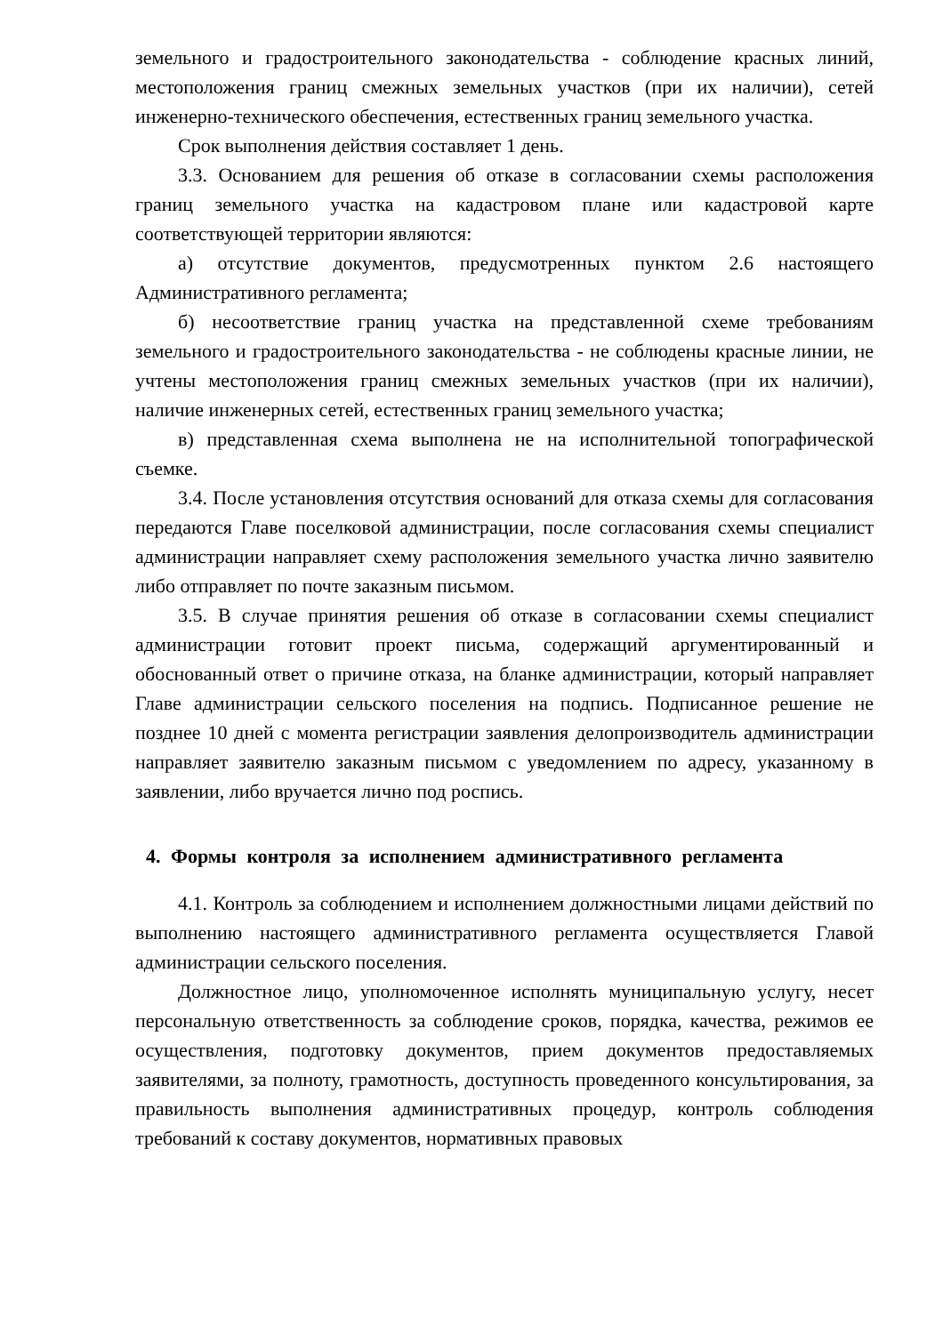земельного и градостроительного законодательства - соблюдение красных линий, местоположения границ смежных земельных участков (при их наличии), сетей инженерно-технического обеспечения, естественных границ земельного участка.
Срок выполнения действия составляет 1 день.
3.3. Основанием для решения об отказе в согласовании схемы расположения границ земельного участка на кадастровом плане или кадастровой карте соответствующей территории являются:
а) отсутствие документов, предусмотренных пунктом 2.6 настоящего Административного регламента;
б) несоответствие границ участка на представленной схеме требованиям земельного и градостроительного законодательства - не соблюдены красные линии, не учтены местоположения границ смежных земельных участков (при их наличии), наличие инженерных сетей, естественных границ земельного участка;
в) представленная схема выполнена не на исполнительной топографической съемке.
3.4. После установления отсутствия оснований для отказа схемы для согласования передаются Главе поселковой администрации, после согласования схемы специалист администрации направляет схему расположения земельного участка лично заявителю либо отправляет по почте заказным письмом.
3.5. В случае принятия решения об отказе в согласовании схемы специалист администрации готовит проект письма, содержащий аргументированный и обоснованный ответ о причине отказа, на бланке администрации, который направляет Главе администрации сельского поселения на подпись. Подписанное решение не позднее 10 дней с момента регистрации заявления делопроизводитель администрации направляет заявителю заказным письмом с уведомлением по адресу, указанному в заявлении, либо вручается лично под роспись.
4. Формы контроля за исполнением административного регламента
4.1. Контроль за соблюдением и исполнением должностными лицами действий по выполнению настоящего административного регламента осуществляется Главой администрации сельского поселения.
Должностное лицо, уполномоченное исполнять муниципальную услугу, несет персональную ответственность за соблюдение сроков, порядка, качества, режимов ее осуществления, подготовку документов, прием документов предоставляемых заявителями, за полноту, грамотность, доступность проведенного консультирования, за правильность выполнения административных процедур, контроль соблюдения требований к составу документов, нормативных правовых